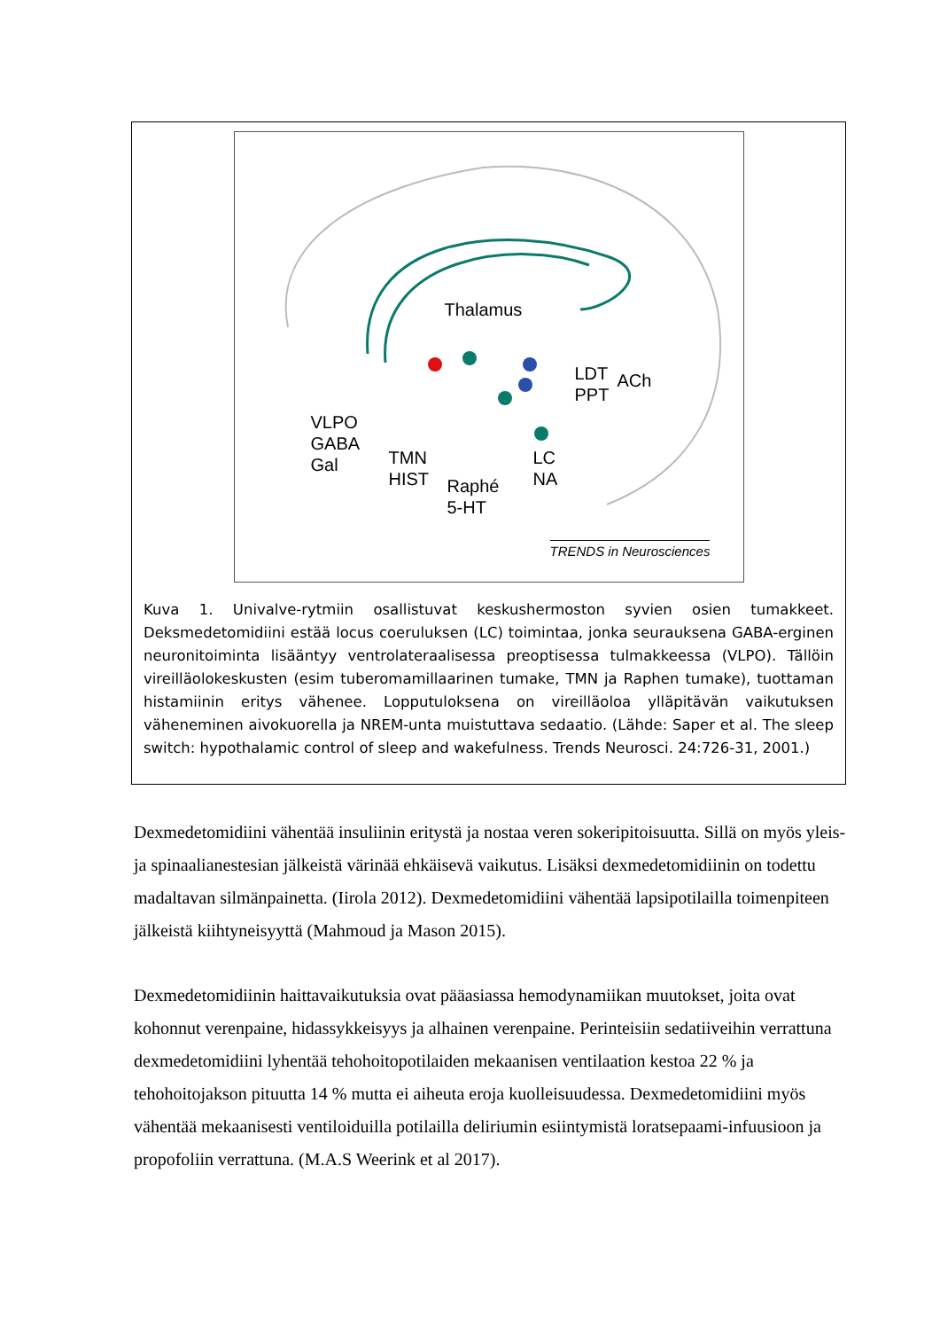Thalamus
LDT
PPT
ACh
VLPO
GABA
Gal
TMN
HIST
Raphé
5-HT
LC
NA
TRENDS in Neurosciences
Kuva 1. Univalve-rytmiin osallistuvat keskushermoston syvien osien tumakkeet. Deksmedetomidiini estää locus coeruluksen (LC) toimintaa, jonka seurauksena GABA-erginen neuronitoiminta lisääntyy ventrolateraalisessa preoptisessa tulmakkeessa (VLPO). Tällöin vireilläolokeskusten (esim tuberomamillaarinen tumake, TMN ja Raphen tumake), tuottaman histamiinin eritys vähenee. Lopputuloksena on vireilläoloa ylläpitävän vaikutuksen väheneminen aivokuorella ja NREM-unta muistuttava sedaatio. (Lähde: Saper et al. The sleep switch: hypothalamic control of sleep and wakefulness. Trends Neurosci. 24:726-31, 2001.)
Dexmedetomidiini vähentää insuliinin eritystä ja nostaa veren sokeripitoisuutta. Sillä on myös yleis- ja spinaalianestesian jälkeistä värinää ehkäisevä vaikutus. Lisäksi dexmedetomidiinin on todettu madaltavan silmänpainetta. (Iirola 2012). Dexmedetomidiini vähentää lapsipotilailla toimenpiteen jälkeistä kiihtyneisyyttä (Mahmoud ja Mason 2015).
Dexmedetomidiinin haittavaikutuksia ovat pääasiassa hemodynamiikan muutokset, joita ovat kohonnut verenpaine, hidassykkeisyys ja alhainen verenpaine. Perinteisiin sedatiiveihin verrattuna dexmedetomidiini lyhentää tehohoitopotilaiden mekaanisen ventilaation kestoa 22 % ja tehohoitojakson pituutta 14 % mutta ei aiheuta eroja kuolleisuudessa. Dexmedetomidiini myös vähentää mekaanisesti ventiloiduilla potilailla deliriumin esiintymistä loratsepaami-infuusioon ja propofoliin verrattuna. (M.A.S Weerink et al 2017).